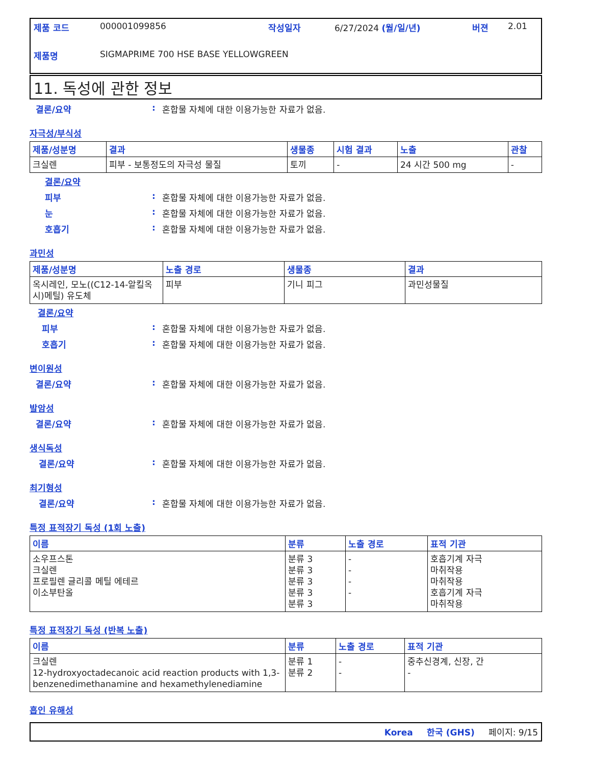제품 코드 000001099856 작성일자 6/27/2024 (월/일/년) 버젼 2.01
제품명 SIGMAPRIME 700 HSE BASE YELLOWGREEN
11. 독성에 관한 정보
결론/요약: 혼합물 자체에 대한 이용가능한 자료가 없음.
자극성/부식성
| 제품/성분명 | 결과 | 생물종 | 시험 결과 | 노출 | 관찰 |
| --- | --- | --- | --- | --- | --- |
| 크실렌 | 피부 - 보통정도의 자극성 물질 | 토끼 | - | 24 시간 500 mg | - |
결론/요약
피부: 혼합물 자체에 대한 이용가능한 자료가 없음.
눈: 혼합물 자체에 대한 이용가능한 자료가 없음.
호흡기: 혼합물 자체에 대한 이용가능한 자료가 없음.
과민성
| 제품/성분명 | 노출 경로 | 생물종 | 결과 |
| --- | --- | --- | --- |
| 옥시레인, 모노((C12-14-알킬옥시)메틸) 유도체 | 피부 | 기니 피그 | 과민성물질 |
결론/요약
피부: 혼합물 자체에 대한 이용가능한 자료가 없음.
호흡기: 혼합물 자체에 대한 이용가능한 자료가 없음.
변이원성
결론/요약: 혼합물 자체에 대한 이용가능한 자료가 없음.
발암성
결론/요약: 혼합물 자체에 대한 이용가능한 자료가 없음.
생식독성
결론/요약: 혼합물 자체에 대한 이용가능한 자료가 없음.
최기형성
결론/요약: 혼합물 자체에 대한 이용가능한 자료가 없음.
특정 표적장기 독성 (1회 노출)
| 이름 | 분류 | 노출 경로 | 표적 기관 |
| --- | --- | --- | --- |
| 소우프스톤 크실렌 프로필렌 글리콜 메틸 에테르 이소부탄올 | 분류 3 분류 3 분류 3 분류 3 분류 3 | - - - - | 호흡기계 자극 마취작용 마취작용 호흡기계 자극 마취작용 |
특정 표적장기 독성 (반복 노출)
| 이름 | 분류 | 노출 경로 | 표적 기관 |
| --- | --- | --- | --- |
| 크실렌 12-hydroxyoctadecanoic acid reaction products with 1,3-benzenedimethanamine and hexamethylenediamine | 분류 1 분류 2 | - - | 중추신경계, 신장, 간 - |
흡인 유해성
Korea 한국 (GHS) 페이지: 9/15